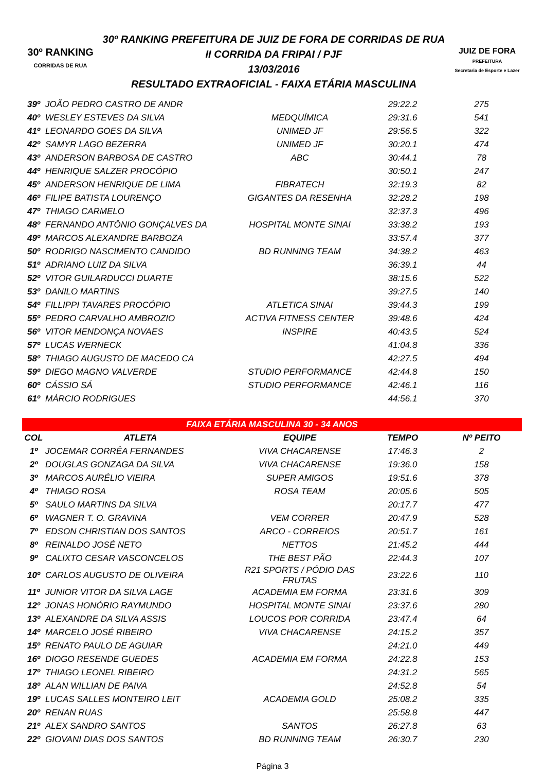30º RANKING
CORRIDAS DE RUA
30º RANKING PREFEITURA DE JUIZ DE FORA DE CORRIDAS DE RUA
II CORRIDA DA FRIPAI / PJF
13/03/2016
RESULTADO EXTRAOFICIAL - FAIXA ETÁRIA MASCULINA
JUIZ DE FORA
PREFEITURA
Secretaria de Esporte e Lazer
| 39º | JOÃO PEDRO CASTRO DE ANDR | | 29:22.2 | 275 |
| 40º | WESLEY ESTEVES DA SILVA | MEDQUÍMICA | 29:31.6 | 541 |
| 41º | LEONARDO GOES DA SILVA | UNIMED JF | 29:56.5 | 322 |
| 42º | SAMYR LAGO BEZERRA | UNIMED JF | 30:20.1 | 474 |
| 43º | ANDERSON BARBOSA DE CASTRO | ABC | 30:44.1 | 78 |
| 44º | HENRIQUE SALZER PROCÓPIO | | 30:50.1 | 247 |
| 45º | ANDERSON HENRIQUE DE LIMA | FIBRATECH | 32:19.3 | 82 |
| 46º | FILIPE BATISTA LOURENÇO | GIGANTES DA RESENHA | 32:28.2 | 198 |
| 47º | THIAGO CARMELO | | 32:37.3 | 496 |
| 48º | FERNANDO ANTÔNIO GONÇALVES DA | HOSPITAL MONTE SINAI | 33:38.2 | 193 |
| 49º | MARCOS ALEXANDRE BARBOZA | | 33:57.4 | 377 |
| 50º | RODRIGO NASCIMENTO CANDIDO | BD RUNNING TEAM | 34:38.2 | 463 |
| 51º | ADRIANO LUIZ DA SILVA | | 36:39.1 | 44 |
| 52º | VITOR GUILARDUCCI DUARTE | | 38:15.6 | 522 |
| 53º | DANILO MARTINS | | 39:27.5 | 140 |
| 54º | FILLIPPI TAVARES PROCÓPIO | ATLETICA SINAI | 39:44.3 | 199 |
| 55º | PEDRO CARVALHO AMBROZIO | ACTIVA FITNESS CENTER | 39:48.6 | 424 |
| 56º | VITOR MENDONÇA NOVAES | INSPIRE | 40:43.5 | 524 |
| 57º | LUCAS WERNECK | | 41:04.8 | 336 |
| 58º | THIAGO AUGUSTO DE MACEDO CA | | 42:27.5 | 494 |
| 59º | DIEGO MAGNO VALVERDE | STUDIO PERFORMANCE | 42:44.8 | 150 |
| 60º | CÁSSIO SÁ | STUDIO PERFORMANCE | 42:46.1 | 116 |
| 61º | MÁRCIO RODRIGUES | | 44:56.1 | 370 |
FAIXA ETÁRIA MASCULINA 30 - 34 ANOS
| COL | ATLETA | EQUIPE | TEMPO | Nº PEITO |
| --- | --- | --- | --- | --- |
| 1º | JOCEMAR CORRÊA FERNANDES | VIVA CHACARENSE | 17:46.3 | 2 |
| 2º | DOUGLAS GONZAGA DA SILVA | VIVA CHACARENSE | 19:36.0 | 158 |
| 3º | MARCOS AURÉLIO VIEIRA | SUPER AMIGOS | 19:51.6 | 378 |
| 4º | THIAGO ROSA | ROSA TEAM | 20:05.6 | 505 |
| 5º | SAULO MARTINS DA SILVA | | 20:17.7 | 477 |
| 6º | WAGNER T. O. GRAVINA | VEM CORRER | 20:47.9 | 528 |
| 7º | EDSON CHRISTIAN DOS SANTOS | ARCO - CORREIOS | 20:51.7 | 161 |
| 8º | REINALDO JOSÉ NETO | NETTOS | 21:45.2 | 444 |
| 9º | CALIXTO CESAR VASCONCELOS | THE BEST PÃO | 22:44.3 | 107 |
| 10º | CARLOS AUGUSTO DE OLIVEIRA | R21 SPORTS / PÓDIO DAS FRUTAS | 23:22.6 | 110 |
| 11º | JUNIOR VITOR DA SILVA LAGE | ACADEMIA EM FORMA | 23:31.6 | 309 |
| 12º | JONAS HONÓRIO RAYMUNDO | HOSPITAL MONTE SINAI | 23:37.6 | 280 |
| 13º | ALEXANDRE DA SILVA ASSIS | LOUCOS POR CORRIDA | 23:47.4 | 64 |
| 14º | MARCELO JOSÉ RIBEIRO | VIVA CHACARENSE | 24:15.2 | 357 |
| 15º | RENATO PAULO DE AGUIAR | | 24:21.0 | 449 |
| 16º | DIOGO RESENDE GUEDES | ACADEMIA EM FORMA | 24:22.8 | 153 |
| 17º | THIAGO LEONEL RIBEIRO | | 24:31.2 | 565 |
| 18º | ALAN WILLIAN DE PAIVA | | 24:52.8 | 54 |
| 19º | LUCAS SALLES MONTEIRO LEIT | ACADEMIA GOLD | 25:08.2 | 335 |
| 20º | RENAN RUAS | | 25:58.8 | 447 |
| 21º | ALEX SANDRO SANTOS | SANTOS | 26:27.8 | 63 |
| 22º | GIOVANI DIAS DOS SANTOS | BD RUNNING TEAM | 26:30.7 | 230 |
Página 3